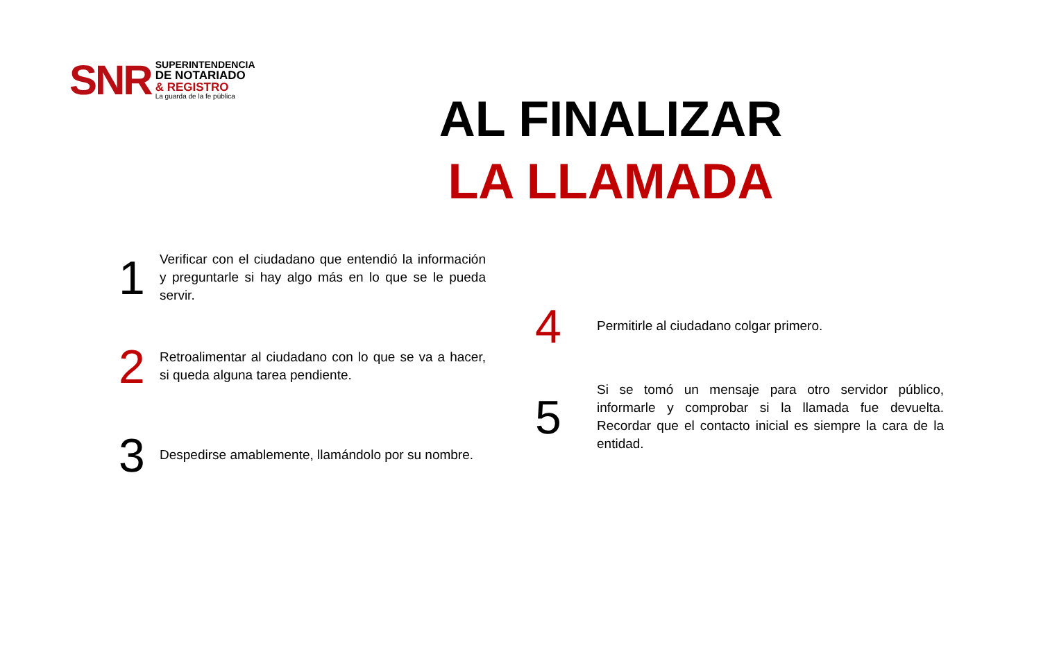SNR
SUPERINTENDENCIA
DE NOTARIADO
& REGISTRO
La guarda de la fe pública
AL FINALIZAR
LA LLAMADA
1
Verificar con el ciudadano que entendió la información y preguntarle si hay algo más en lo que se le pueda servir.
2
Retroalimentar al ciudadano con lo que se va a hacer, si queda alguna tarea pendiente.
3
Despedirse amablemente, llamándolo por su nombre.
4
Permitirle al ciudadano colgar primero.
5
Si se tomó un mensaje para otro servidor público, informarle y comprobar si la llamada fue devuelta. Recordar que el contacto inicial es siempre la cara de la entidad.